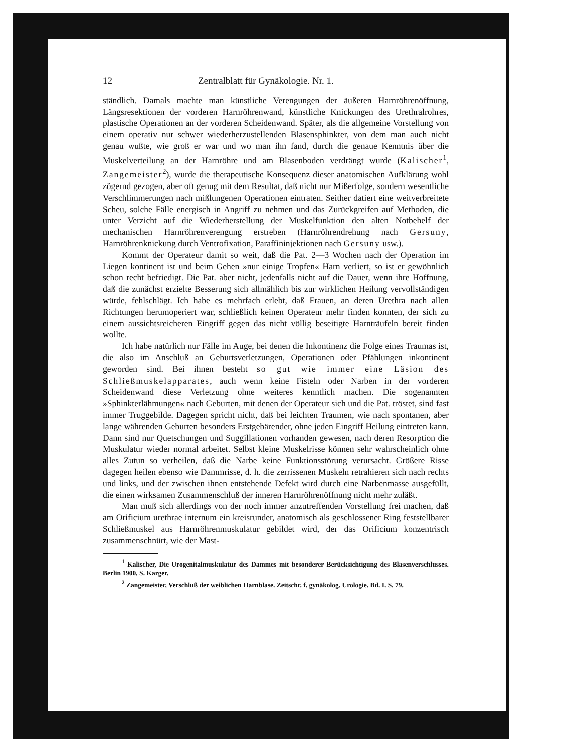12 Zentralblatt für Gynäkologie. Nr. 1.
ständlich. Damals machte man künstliche Verengungen der äußeren Harnröhrenöffnung, Längsresektionen der vorderen Harnröhrenwand, künstliche Knickungen des Urethralrohres, plastische Operationen an der vorderen Scheidenwand. Später, als die allgemeine Vorstellung von einem operativ nur schwer wiederherzustellenden Blasensphinkter, von dem man auch nicht genau wußte, wie groß er war und wo man ihn fand, durch die genaue Kenntnis über die Muskelverteilung an der Harnröhre und am Blasenboden verdrängt wurde (Kalischer<sup>1</sup>, Zangemeister<sup>2</sup>), wurde die therapeutische Konsequenz dieser anatomischen Aufklärung wohl zögernd gezogen, aber oft genug mit dem Resultat, daß nicht nur Mißerfolge, sondern wesentliche Verschlimmerungen nach mißlungenen Operationen eintraten. Seither datiert eine weitverbreitete Scheu, solche Fälle energisch in Angriff zu nehmen und das Zurückgreifen auf Methoden, die unter Verzicht auf die Wiederherstellung der Muskelfunktion den alten Notbehelf der mechanischen Harnröhrenverengung erstreben (Harnröhrendrehung nach Gersuny, Harnröhrenknickung durch Ventrofixation, Paraffininjektionen nach Gersuny usw.).
Kommt der Operateur damit so weit, daß die Pat. 2—3 Wochen nach der Operation im Liegen kontinent ist und beim Gehen »nur einige Tropfen« Harn verliert, so ist er gewöhnlich schon recht befriedigt. Die Pat. aber nicht, jedenfalls nicht auf die Dauer, wenn ihre Hoffnung, daß die zunächst erzielte Besserung sich allmählich bis zur wirklichen Heilung vervollständigen würde, fehlschlägt. Ich habe es mehrfach erlebt, daß Frauen, an deren Urethra nach allen Richtungen herumoperiert war, schließlich keinen Operateur mehr finden konnten, der sich zu einem aussichtsreicheren Eingriff gegen das nicht völlig beseitigte Harnträufeln bereit finden wollte.
Ich habe natürlich nur Fälle im Auge, bei denen die Inkontinenz die Folge eines Traumas ist, die also im Anschluß an Geburtsverletzungen, Operationen oder Pfählungen inkontinent geworden sind. Bei ihnen besteht so gut wie immer eine Läsion des Schließmuskelapparates, auch wenn keine Fisteln oder Narben in der vorderen Scheidenwand diese Verletzung ohne weiteres kenntlich machen. Die sogenannten »Sphinkterlähmungen« nach Geburten, mit denen der Operateur sich und die Pat. tröstet, sind fast immer Truggebilde. Dagegen spricht nicht, daß bei leichten Traumen, wie nach spontanen, aber lange währenden Geburten besonders Erstgebärender, ohne jeden Eingriff Heilung eintreten kann. Dann sind nur Quetschungen und Suggillationen vorhanden gewesen, nach deren Resorption die Muskulatur wieder normal arbeitet. Selbst kleine Muskelrisse können sehr wahrscheinlich ohne alles Zutun so verheilen, daß die Narbe keine Funktionsstörung verursacht. Größere Risse dagegen heilen ebenso wie Dammrisse, d. h. die zerrissenen Muskeln retrahieren sich nach rechts und links, und der zwischen ihnen entstehende Defekt wird durch eine Narbenmasse ausgefüllt, die einen wirksamen Zusammenschluß der inneren Harnröhrenöffnung nicht mehr zuläßt.
Man muß sich allerdings von der noch immer anzutreffenden Vorstellung frei machen, daß am Orificium urethrae internum ein kreisrunder, anatomisch als geschlossener Ring feststellbarer Schließmuskel aus Harnröhrenmuskulatur gebildet wird, der das Orificium konzentrisch zusammenschnürt, wie der Mast-
<sup>1</sup> Kalischer, Die Urogenitalmuskulatur des Dammes mit besonderer Berücksichtigung des Blasenverschlusses. Berlin 1900, S. Karger.
<sup>2</sup> Zangemeister, Verschluß der weiblichen Harnblase. Zeitschr. f. gynäkolog. Urologie. Bd. I. S. 79.